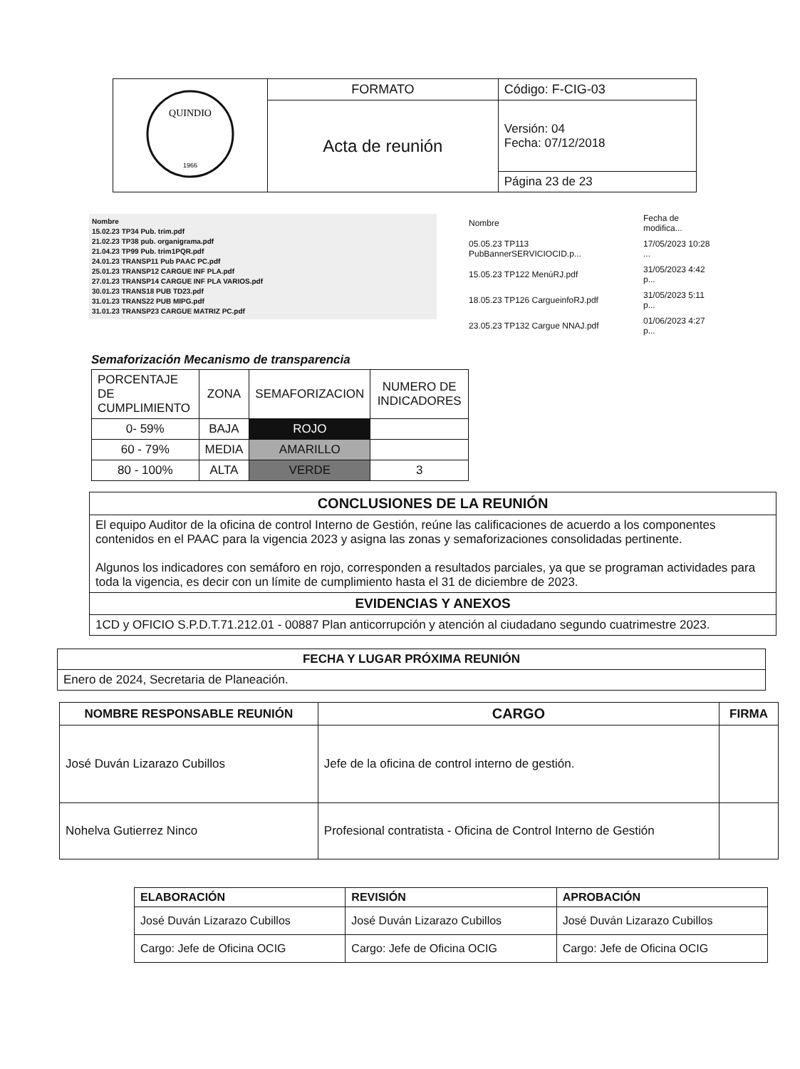| QUINDIO 1966 | FORMATO | Código: F-CIG-03 |
| | Acta de reunión | Versión: 04 Fecha: 07/12/2018 |
| | | Página 23 de 23 |
Nombre
15.02.23 TP34 Pub. trim.pdf
21.02.23 TP38 pub. organigrama.pdf
21.04.23 TP99 Pub. trim1PQR.pdf
24.01.23 TRANSP11 Pub PAAC PC.pdf
25.01.23 TRANSP12 CARGUE INF PLA.pdf
27.01.23 TRANSP14 CARGUE INF PLA VARIOS.pdf
30.01.23 TRANS18 PUB TD23.pdf
31.01.23 TRANS22 PUB MIPG.pdf
31.01.23 TRANSP23 CARGUE MATRIZ PC.pdf
| Nombre | Fecha de modifica... |
| --- | --- |
| 05.05.23 TP113 PubBannerSERVICIOCID.p... | 17/05/2023 10:28 ... |
| 15.05.23 TP122 MenúRJ.pdf | 31/05/2023 4:42 p... |
| 18.05.23 TP126 CargueinfoRJ.pdf | 31/05/2023 5:11 p... |
| 23.05.23 TP132 Cargue NNAJ.pdf | 01/06/2023 4:27 p... |
Semaforización Mecanismo de transparencia
| PORCENTAJE DE CUMPLIMIENTO | ZONA | SEMAFORIZACION | NUMERO DE INDICADORES |
| 0- 59% | BAJA | ROJO | |
| 60 - 79% | MEDIA | AMARILLO | |
| 80 - 100% | ALTA | VERDE | 3 |
| CONCLUSIONES DE LA REUNIÓN |
| --- |
| El equipo Auditor de la oficina de control Interno de Gestión, reúne las calificaciones de acuerdo a los componentes contenidos en el PAAC para la vigencia 2023 y asigna las zonas y semaforizaciones consolidadas pertinente. Algunos los indicadores con semáforo en rojo, corresponden a resultados parciales, ya que se programan actividades para toda la vigencia, es decir con un límite de cumplimiento hasta el 31 de diciembre de 2023. |
| EVIDENCIAS Y ANEXOS |
| 1CD y OFICIO S.P.D.T.71.212.01 - 00887 Plan anticorrupción y atención al ciudadano segundo cuatrimestre 2023. |
| FECHA Y LUGAR PRÓXIMA REUNIÓN |
| --- |
| Enero de 2024, Secretaria de Planeación. |
| NOMBRE RESPONSABLE REUNIÓN | CARGO | FIRMA |
| --- | --- | --- |
| José Duván Lizarazo Cubillos | Jefe de la oficina de control interno de gestión. | |
| Nohelva Gutierrez Ninco | Profesional contratista - Oficina de Control Interno de Gestión | |
| ELABORACIÓN | REVISIÓN | APROBACIÓN |
| --- | --- | --- |
| José Duván Lizarazo Cubillos | José Duván Lizarazo Cubillos | José Duván Lizarazo Cubillos |
| Cargo: Jefe de Oficina OCIG | Cargo: Jefe de Oficina OCIG | Cargo: Jefe de Oficina OCIG |